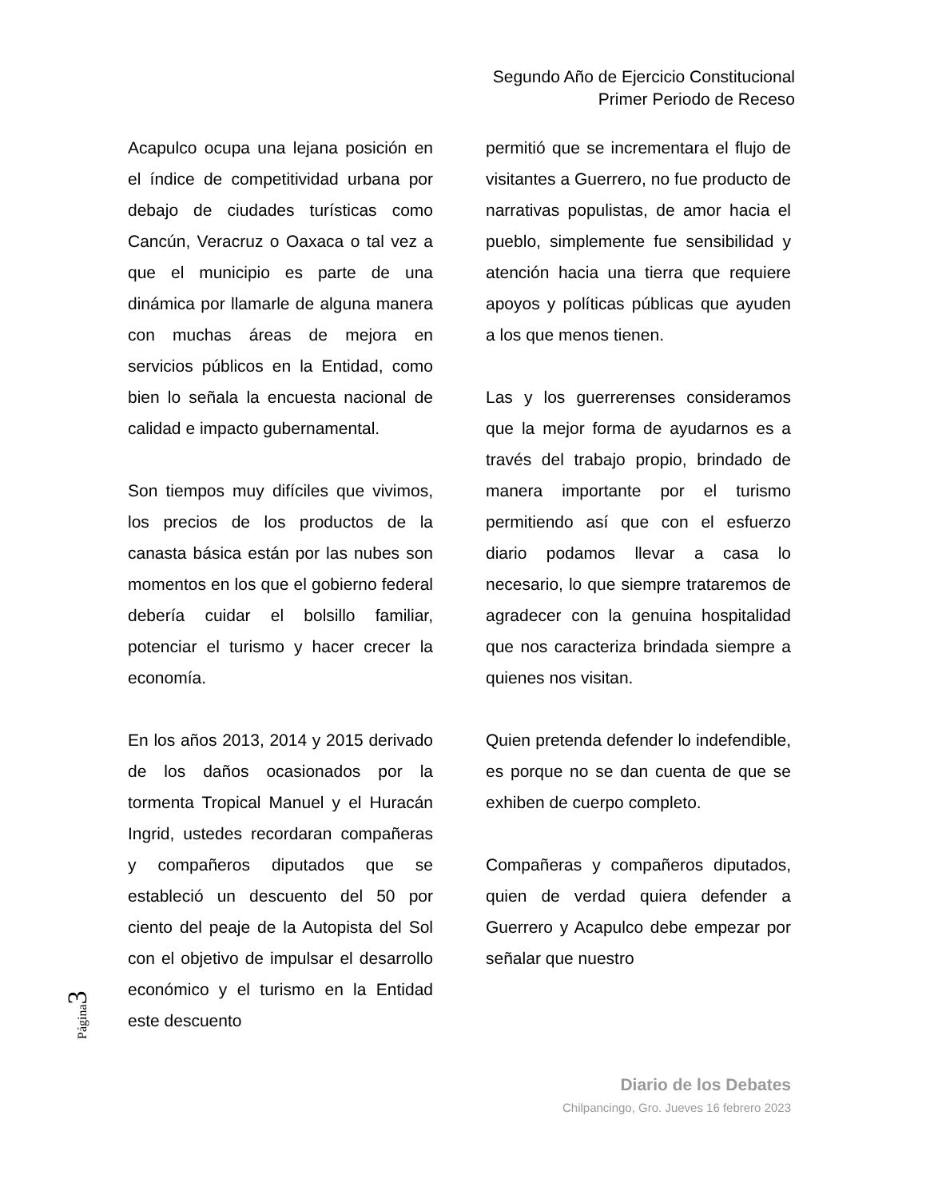Segundo Año de Ejercicio Constitucional
Primer Periodo de Receso
Acapulco ocupa una lejana posición en el índice de competitividad urbana por debajo de ciudades turísticas como Cancún, Veracruz o Oaxaca o tal vez a que el municipio es parte de una dinámica por llamarle de alguna manera con muchas áreas de mejora en servicios públicos en la Entidad, como bien lo señala la encuesta nacional de calidad e impacto gubernamental.
Son tiempos muy difíciles que vivimos, los precios de los productos de la canasta básica están por las nubes son momentos en los que el gobierno federal debería cuidar el bolsillo familiar, potenciar el turismo y hacer crecer la economía.
En los años 2013, 2014 y 2015 derivado de los daños ocasionados por la tormenta Tropical Manuel y el Huracán Ingrid, ustedes recordaran compañeras y compañeros diputados que se estableció un descuento del 50 por ciento del peaje de la Autopista del Sol con el objetivo de impulsar el desarrollo económico y el turismo en la Entidad este descuento
permitió que se incrementara el flujo de visitantes a Guerrero, no fue producto de narrativas populistas, de amor hacia el pueblo, simplemente fue sensibilidad y atención hacia una tierra que requiere apoyos y políticas públicas que ayuden a los que menos tienen.
Las y los guerrerenses consideramos que la mejor forma de ayudarnos es a través del trabajo propio, brindado de manera importante por el turismo permitiendo así que con el esfuerzo diario podamos llevar a casa lo necesario, lo que siempre trataremos de agradecer con la genuina hospitalidad que nos caracteriza brindada siempre a quienes nos visitan.
Quien pretenda defender lo indefendible, es porque no se dan cuenta de que se exhiben de cuerpo completo.
Compañeras y compañeros diputados, quien de verdad quiera defender a Guerrero y Acapulco debe empezar por señalar que nuestro
Página3
Diario de los Debates
Chilpancingo, Gro. Jueves 16 febrero 2023